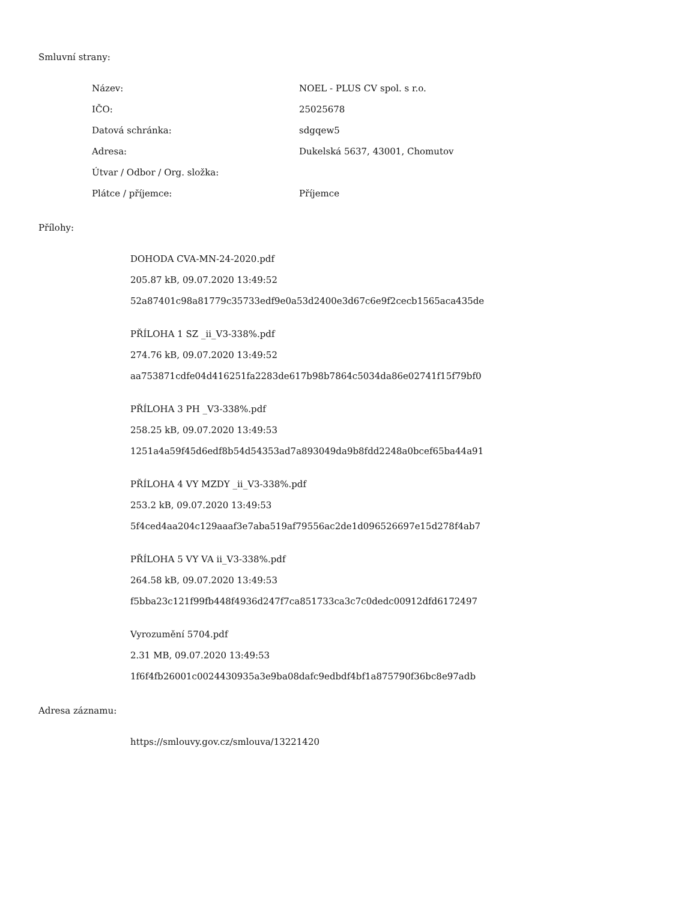Smluvní strany:
| Název: | NOEL - PLUS CV spol. s r.o. |
| IČO: | 25025678 |
| Datová schránka: | sdgqew5 |
| Adresa: | Dukelská 5637, 43001, Chomutov |
| Útvar / Odbor / Org. složka: | |
| Plátce / příjemce: | Příjemce |
Přílohy:
DOHODA CVA-MN-24-2020.pdf
205.87 kB, 09.07.2020 13:49:52
52a87401c98a81779c35733edf9e0a53d2400e3d67c6e9f2cecb1565aca435de
PŘÍLOHA 1 SZ _ii_V3-338%.pdf
274.76 kB, 09.07.2020 13:49:52
aa753871cdfe04d416251fa2283de617b98b7864c5034da86e02741f15f79bf0
PŘÍLOHA 3 PH _V3-338%.pdf
258.25 kB, 09.07.2020 13:49:53
1251a4a59f45d6edf8b54d54353ad7a893049da9b8fdd2248a0bcef65ba44a91
PŘÍLOHA 4 VY MZDY _ii_V3-338%.pdf
253.2 kB, 09.07.2020 13:49:53
5f4ced4aa204c129aaaf3e7aba519af79556ac2de1d096526697e15d278f4ab7
PŘÍLOHA 5 VY VA ii_V3-338%.pdf
264.58 kB, 09.07.2020 13:49:53
f5bba23c121f99fb448f4936d247f7ca851733ca3c7c0dedc00912dfd6172497
Vyrozumění 5704.pdf
2.31 MB, 09.07.2020 13:49:53
1f6f4fb26001c0024430935a3e9ba08dafc9edbdf4bf1a875790f36bc8e97adb
Adresa záznamu:
https://smlouvy.gov.cz/smlouva/13221420